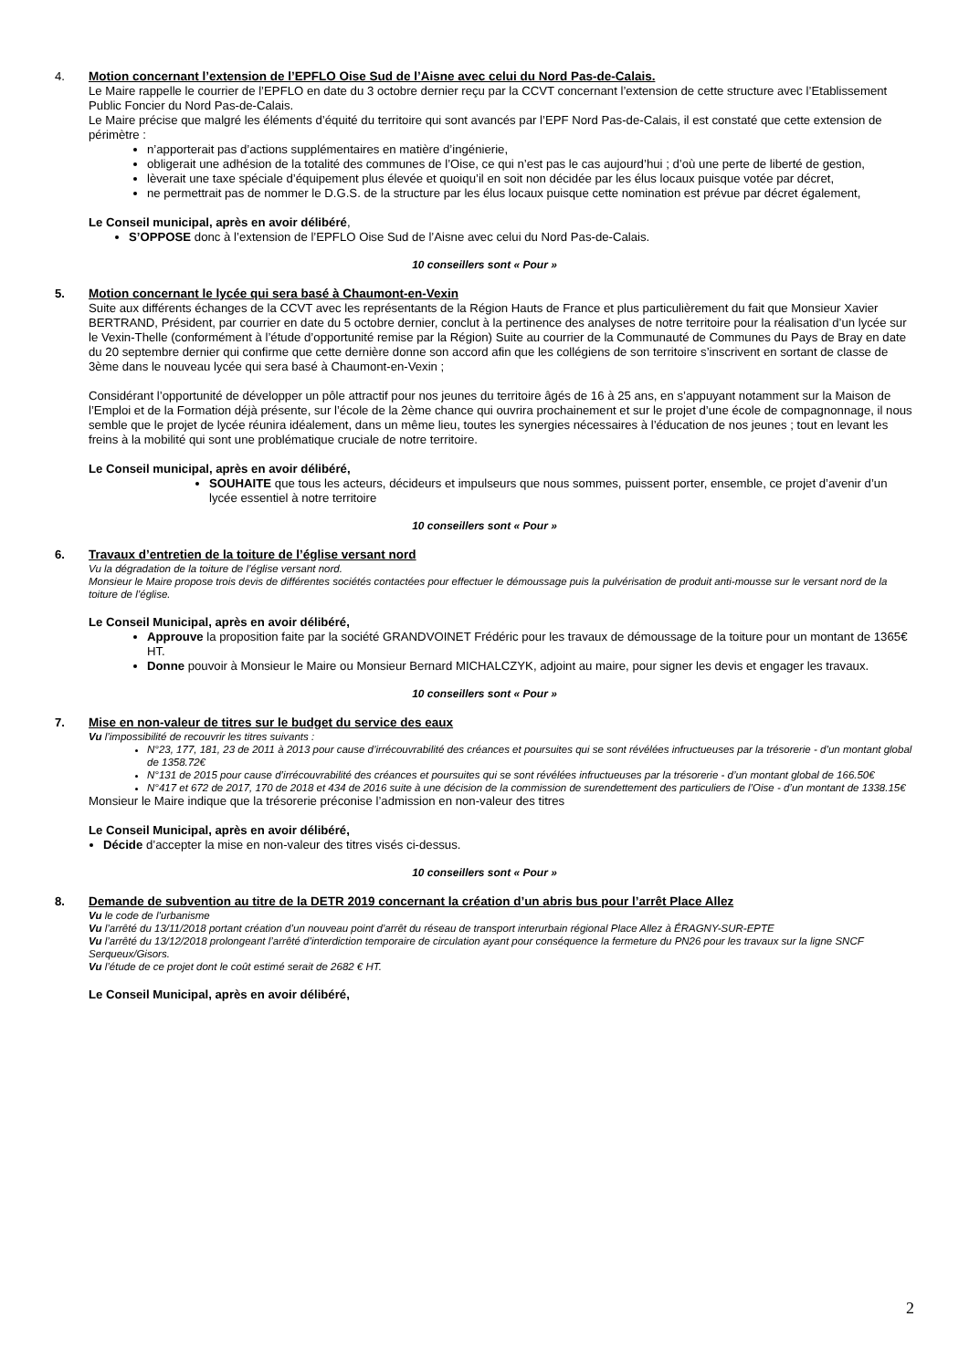4. Motion concernant l’extension de l’EPFLO Oise Sud de l’Aisne avec celui du Nord Pas-de-Calais.
Le Maire rappelle le courrier de l’EPFLO en date du 3 octobre dernier reçu par la CCVT concernant l’extension de cette structure avec l’Etablissement Public Foncier du Nord Pas-de-Calais.
Le Maire précise que malgré les éléments d’équité du territoire qui sont avancés par l’EPF Nord Pas-de-Calais, il est constaté que cette extension de périmètre :
n’apporterait pas d’actions supplémentaires en matière d’ingénierie,
obligerait une adhésion de la totalité des communes de l’Oise, ce qui n’est pas le cas aujourd’hui ; d’où une perte de liberté de gestion,
lèverait une taxe spéciale d’équipement plus élevée et quoiqu’il en soit non décidée par les élus locaux puisque votée par décret,
ne permettrait pas de nommer le D.G.S. de la structure par les élus locaux puisque cette nomination est prévue par décret également,
Le Conseil municipal, après en avoir délibéré,
S’OPPOSE donc à l’extension de l’EPFLO Oise Sud de l’Aisne avec celui du Nord Pas-de-Calais.
10 conseillers sont « Pour »
5. Motion concernant le lycée qui sera basé à Chaumont-en-Vexin
Suite aux différents échanges de la CCVT avec les représentants de la Région Hauts de France et plus particulièrement du fait que Monsieur Xavier BERTRAND, Président, par courrier en date du 5 octobre dernier, conclut à la pertinence des analyses de notre territoire pour la réalisation d’un lycée sur le Vexin-Thelle (conformément à l’étude d’opportunité remise par la Région) Suite au courrier de la Communauté de Communes du Pays de Bray en date du 20 septembre dernier qui confirme que cette dernière donne son accord afin que les collégiens de son territoire s’inscrivent en sortant de classe de 3ème dans le nouveau lycée qui sera basé à Chaumont-en-Vexin ;
Considérant l’opportunité de développer un pôle attractif pour nos jeunes du territoire âgés de 16 à 25 ans, en s’appuyant notamment sur la Maison de l’Emploi et de la Formation déjà présente, sur l’école de la 2ème chance qui ouvrira prochainement et sur le projet d’une école de compagnonnage, il nous semble que le projet de lycée réunira idéalement, dans un même lieu, toutes les synergies nécessaires à l’éducation de nos jeunes ; tout en levant les freins à la mobilité qui sont une problématique cruciale de notre territoire.
Le Conseil municipal, après en avoir délibéré,
SOUHAITE que tous les acteurs, décideurs et impulseurs que nous sommes, puissent porter, ensemble, ce projet d’avenir d’un lycée essentiel à notre territoire
10 conseillers sont « Pour »
6. Travaux d’entretien de la toiture de l’église versant nord
Vu la dégradation de la toiture de l’église versant nord.
Monsieur le Maire propose trois devis de différentes sociétés contactées pour effectuer le démoussage puis la pulvérisation de produit anti-mousse sur le versant nord de la toiture de l’église.
Le Conseil Municipal, après en avoir délibéré,
Approuve la proposition faite par la société GRANDVOINET Frédéric pour les travaux de démoussage de la toiture pour un montant de 1365€ HT.
Donne pouvoir à Monsieur le Maire ou Monsieur Bernard MICHALCZYK, adjoint au maire, pour signer les devis et engager les travaux.
10 conseillers sont « Pour »
7. Mise en non-valeur de titres sur le budget du service des eaux
Vu l’impossibilité de recouvrir les titres suivants :
N°23, 177, 181, 23 de 2011 à 2013 pour cause d’irrécouvrabilité des créances et poursuites qui se sont révélées infructueuses par la trésorerie - d’un montant global de 1358.72€
N°131 de 2015 pour cause d’irrécouvrabilité des créances et poursuites qui se sont révélées infructueuses par la trésorerie - d’un montant global de 166.50€
N°417 et 672 de 2017, 170 de 2018 et 434 de 2016 suite à une décision de la commission de surendettement des particuliers de l’Oise - d’un montant de 1338.15€
Monsieur le Maire indique que la trésorerie préconise l’admission en non-valeur des titres
Le Conseil Municipal, après en avoir délibéré,
Décide d’accepter la mise en non-valeur des titres visés ci-dessus.
10 conseillers sont « Pour »
8. Demande de subvention au titre de la DETR 2019 concernant la création d’un abris bus pour l’arrêt Place Allez
Vu le code de l’urbanisme
Vu l’arrêté du 13/11/2018 portant création d’un nouveau point d’arrêt du réseau de transport interurbain régional Place Allez à ÉRAGNY-SUR-EPTE
Vu l’arrêté du 13/12/2018 prolongeant l’arrêté d’interdiction temporaire de circulation ayant pour conséquence la fermeture du PN26 pour les travaux sur la ligne SNCF Serqueux/Gisors.
Vu l’étude de ce projet dont le coût estimé serait de 2682 € HT.
Le Conseil Municipal, après en avoir délibéré,
2